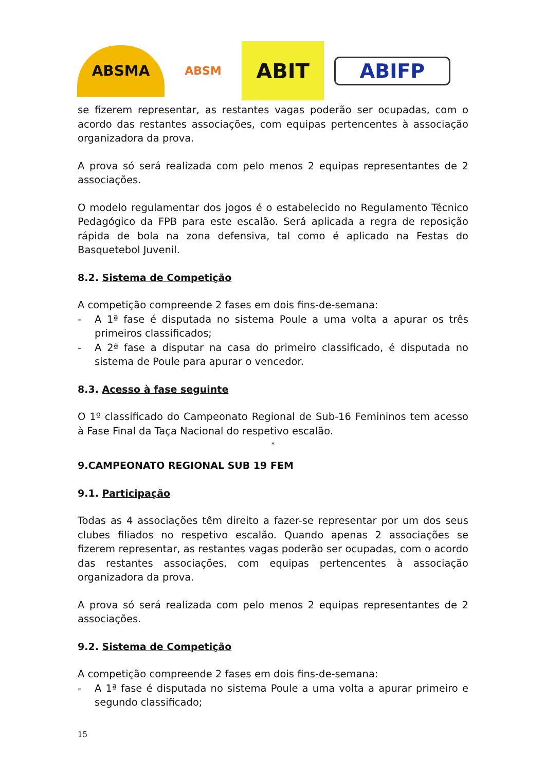ABSMA
ABSM
ABIT
ABIFP
se fizerem representar, as restantes vagas poderão ser ocupadas, com o acordo das restantes associações, com equipas pertencentes à associação organizadora da prova.
A prova só será realizada com pelo menos 2 equipas representantes de 2 associações.
O modelo regulamentar dos jogos é o estabelecido no Regulamento Técnico Pedagógico da FPB para este escalão. Será aplicada a regra de reposição rápida de bola na zona defensiva, tal como é aplicado na Festas do Basquetebol Juvenil.
8.2. Sistema de Competição
A competição compreende 2 fases em dois fins-de-semana:
- A 1ª fase é disputada no sistema Poule a uma volta a apurar os três primeiros classificados;
- A 2ª fase a disputar na casa do primeiro classificado, é disputada no sistema de Poule para apurar o vencedor.
8.3. Acesso à fase seguinte
O 1º classificado do Campeonato Regional de Sub-16 Femininos tem acesso à Fase Final da Taça Nacional do respetivo escalão.
*
9.CAMPEONATO REGIONAL SUB 19 FEM
9.1. Participação
Todas as 4 associações têm direito a fazer-se representar por um dos seus clubes filiados no respetivo escalão. Quando apenas 2 associações se fizerem representar, as restantes vagas poderão ser ocupadas, com o acordo das restantes associações, com equipas pertencentes à associação organizadora da prova.
A prova só será realizada com pelo menos 2 equipas representantes de 2 associações.
9.2. Sistema de Competição
A competição compreende 2 fases em dois fins-de-semana:
- A 1ª fase é disputada no sistema Poule a uma volta a apurar primeiro e segundo classificado;
15